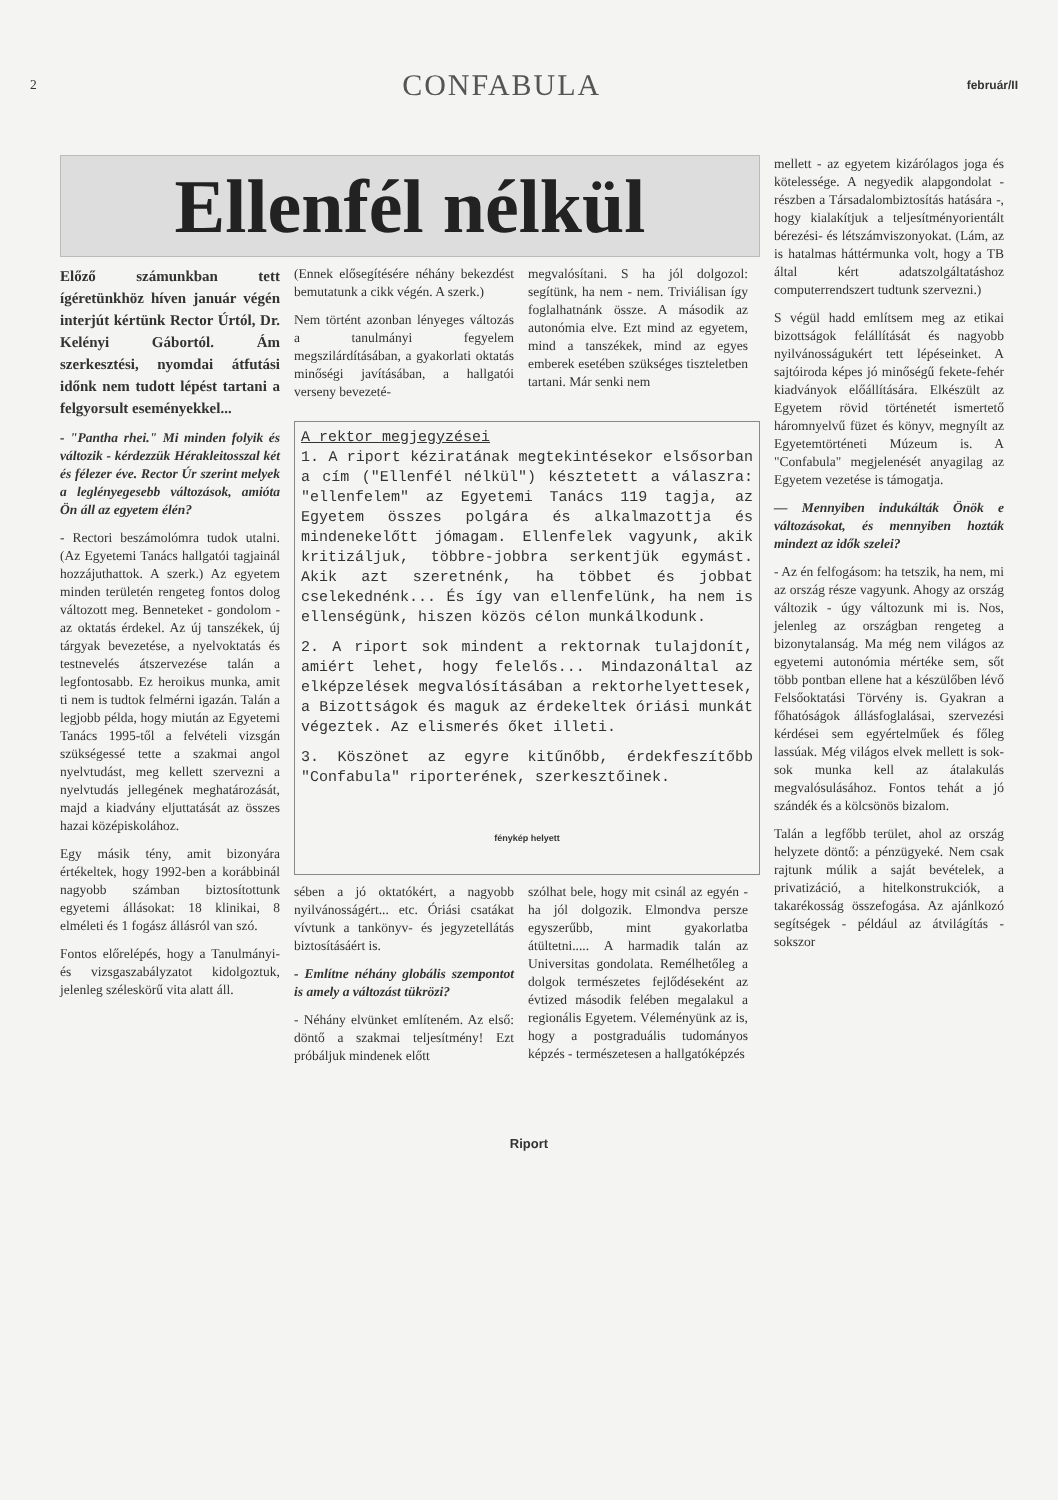2 CONFABULA február/II
Ellenfél nélkül
Előző számunkban tett ígéretünkhöz híven január végén interjút kértünk Rector Úrtól, Dr. Kelényi Gábortól. Ám szerkesztési, nyomdai átfutási időnk nem tudott lépést tartani a felgyorsult eseményekkel...
- "Pantha rhei." Mi minden folyik és változik - kérdezzük Hérakleitosszal két és félezer éve. Rector Úr szerint melyek a leglényegesebb változások, amióta Ön áll az egyetem élén?
- Rectori beszámolómra tudok utalni. (Az Egyetemi Tanács hallgatói tagjainál hozzájuthattok. A szerk.) Az egyetem minden területén rengeteg fontos dolog változott meg. Benneteket - gondolom - az oktatás érdekel. Az új tanszékek, új tárgyak bevezetése, a nyelvoktatás és testnevelés átszervezése talán a legfontosabb. Ez heroikus munka, amit ti nem is tudtok felmérni igazán. Talán a legjobb példa, hogy miután az Egyetemi Tanács 1995-től a felvételi vizsgán szükségessé tette a szakmai angol nyelvtudást, meg kellett szervezni a nyelvtudás jellegének meghatározását, majd a kiadvány eljuttatását az összes hazai középiskolához.
Egy másik tény, amit bizonyára értékeltek, hogy 1992-ben a korábbinál nagyobb számban biztosítottunk egyetemi állásokat: 18 klinikai, 8 elméleti és 1 fogász állásról van szó.
Fontos előrelépés, hogy a Tanulmányi- és vizsgaszabályzatot kidolgoztuk, jelenleg széleskörű vita alatt áll.
(Ennek elősegítésére néhány bekezdést bemutatunk a cikk végén. A szerk.)
Nem történt azonban lényeges változás a tanulmányi fegyelem megszilárdításában, a gyakorlati oktatás minőségi javításában, a hallgatói verseny bevezeté-
megvalósítani. S ha jól dolgozol: segítünk, ha nem - nem. Triviálisan így foglalhatnánk össze. A második az autonómia elve. Ezt mind az egyetem, mind a tanszékek, mind az egyes emberek esetében szükséges tiszteletben tartani. Már senki nem
A rektor megjegyzései
1. A riport kéziratának megtekintésekor elsősorban a cím ("Ellenfél nélkül") késztetett a válaszra: "ellenfelem" az Egyetemi Tanács 119 tagja, az Egyetem összes polgára és alkalmazottja és mindenekelőtt jómagam. Ellenfelek vagyunk, akik kritizáljuk, többre-jobbra serkentjük egymást. Akik azt szeretnénk, ha többet és jobbat cselekednénk... És így van ellenfelünk, ha nem is ellenségünk, hiszen közös célon munkálkodunk.
2. A riport sok mindent a rektornak tulajdonít, amiért lehet, hogy felelős... Mindazonáltal az elképzelések megvalósításában a rektorhelyettesek, a Bizottságok és maguk az érdekeltek óriási munkát végeztek. Az elismerés őket illeti.
3. Köszönet az egyre kitűnőbb, érdekfeszítőbb "Confabula" riporterének, szerkesztőinek.
fénykép helyett
sében a jó oktatókért, a nagyobb nyilvánosságért... etc. Óriási csatákat vívtunk a tankönyv- és jegyzetellátás biztosításáért is.
- Említne néhány globális szempontot is amely a változást tükrözi?
- Néhány elvünket említeném. Az első: döntő a szakmai teljesítmény! Ezt próbáljuk mindenek előtt
szólhat bele, hogy mit csinál az egyén - ha jól dolgozik. Elmondva persze egyszerűbb, mint gyakorlatba átültetni..... A harmadik talán az Universitas gondolata. Remélhetőleg a dolgok természetes fejlődéseként az évtized második felében megalakul a regionális Egyetem. Véleményünk az is, hogy a postgraduális tudományos képzés - természetesen a hallgatóképzés
mellett - az egyetem kizárólagos joga és kötelessége. A negyedik alapgondolat - részben a Társadalombiztosítás hatására -, hogy kialakítjuk a teljesítményorientált bérezési- és létszámviszonyokat. (Lám, az is hatalmas háttérmunka volt, hogy a TB által kért adatszolgáltatáshoz computerrendszert tudtunk szervezni.)
S végül hadd említsem meg az etikai bizottságok felállítását és nagyobb nyilvánosságukért tett lépéseinket. A sajtóiroda képes jó minőségű fekete-fehér kiadványok előállítására. Elkészült az Egyetem rövid történetét ismertető háromnyelvű füzet és könyv, megnyílt az Egyetemtörténeti Múzeum is. A "Confabula" megjelenését anyagilag az Egyetem vezetése is támogatja.
— Mennyiben indukálták Önök e változásokat, és mennyiben hozták mindezt az idők szelei?
- Az én felfogásom: ha tetszik, ha nem, mi az ország része vagyunk. Ahogy az ország változik - úgy változunk mi is. Nos, jelenleg az országban rengeteg a bizonytalanság. Ma még nem világos az egyetemi autonómia mértéke sem, sőt több pontban ellene hat a készülőben lévő Felsőoktatási Törvény is. Gyakran a főhatóságok állásfoglalásai, szervezési kérdései sem egyértelműek és főleg lassúak. Még világos elvek mellett is sok-sok munka kell az átalakulás megvalósulásához. Fontos tehát a jó szándék és a kölcsönös bizalom.
Talán a legfőbb terület, ahol az ország helyzete döntő: a pénzügyeké. Nem csak rajtunk múlik a saját bevételek, a privatizáció, a hitelkonstrukciók, a takarékosság összefogása. Az ajánlkozó segítségek - például az átvilágítás - sokszor
Riport